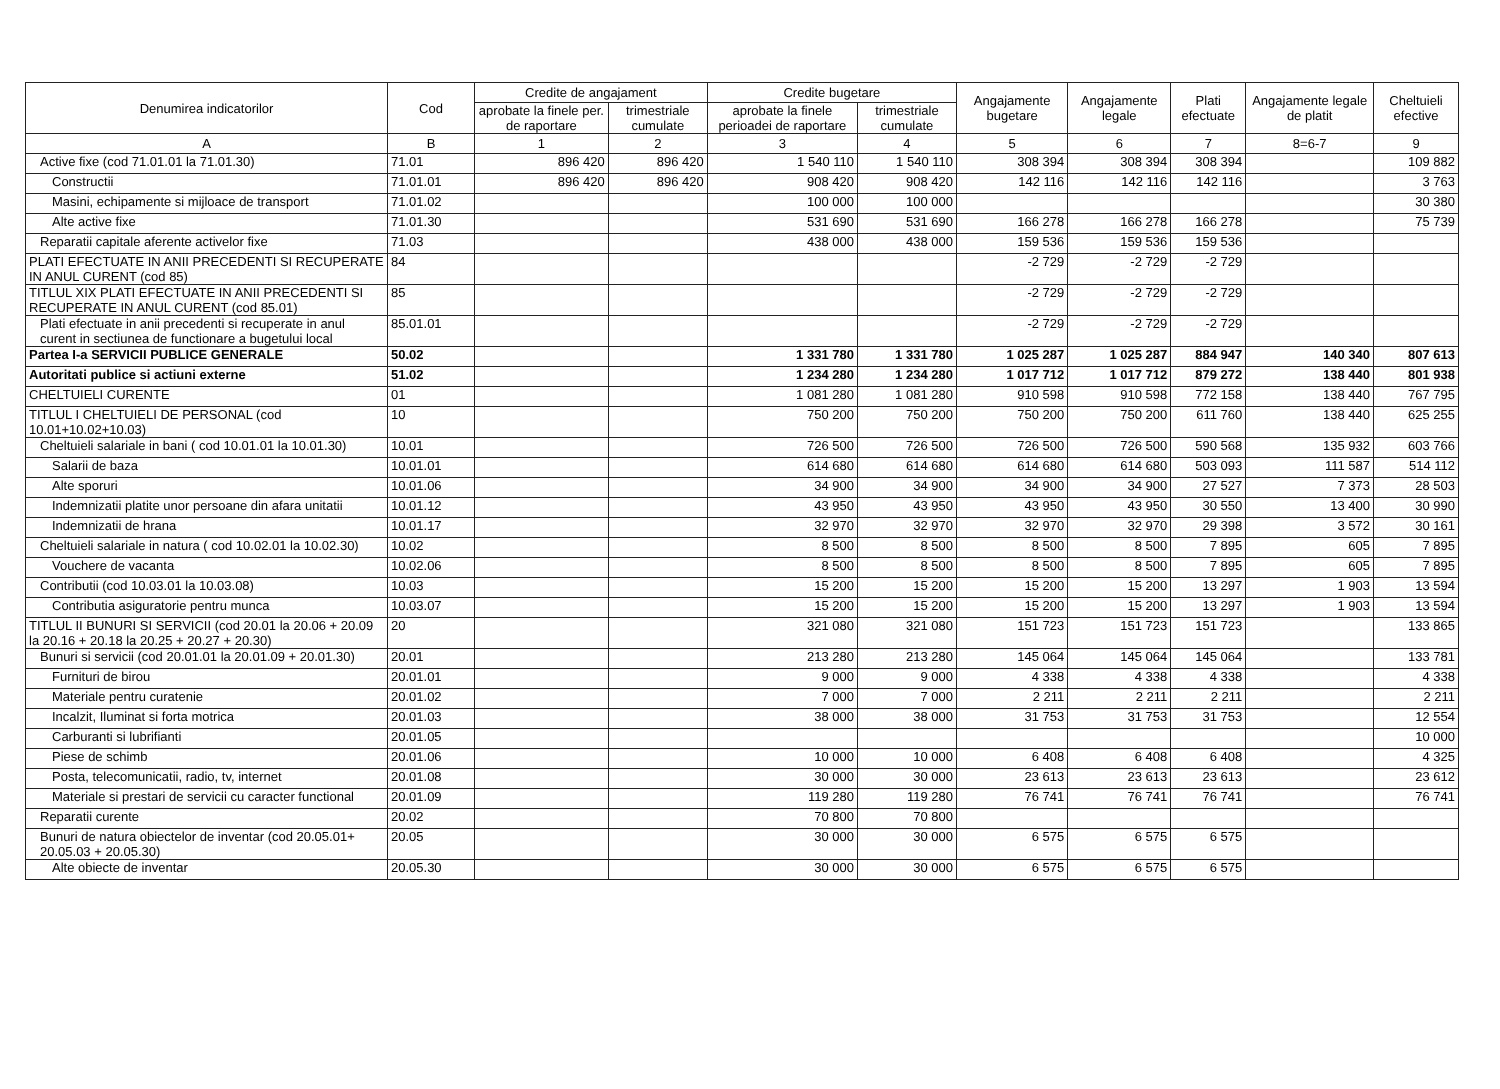| Denumirea indicatorilor | Cod | Credite de angajament | | Credite bugetare | | Angajamente bugetare | Angajamente legale | Plati efectuate | Angajamente legale de platit | Cheltuieli efective |
| --- | --- | --- | --- | --- | --- | --- | --- | --- | --- | --- |
| | | aprobate la finele per. de raportare | trimestriale cumulate | aprobate la finele perioadei de raportare | trimestriale cumulate | | | | | |
| A | B | 1 | 2 | 3 | 4 | 5 | 6 | 7 | 8=6-7 | 9 |
| Active fixe (cod 71.01.01 la 71.01.30) | 71.01 | 896 420 | 896 420 | 1 540 110 | 1 540 110 | 308 394 | 308 394 | 308 394 | | 109 882 |
| Constructii | 71.01.01 | 896 420 | 896 420 | 908 420 | 908 420 | 142 116 | 142 116 | 142 116 | | 3 763 |
| Masini, echipamente si mijloace de transport | 71.01.02 | | | 100 000 | 100 000 | | | | | 30 380 |
| Alte active fixe | 71.01.30 | | | 531 690 | 531 690 | 166 278 | 166 278 | 166 278 | | 75 739 |
| Reparatii capitale aferente activelor fixe | 71.03 | | | 438 000 | 438 000 | 159 536 | 159 536 | 159 536 | | |
| PLATI EFECTUATE IN ANII PRECEDENTI SI RECUPERATE IN ANUL CURENT (cod 85) | 84 | | | | | -2 729 | -2 729 | -2 729 | | |
| TITLUL XIX PLATI EFECTUATE IN ANII PRECEDENTI SI RECUPERATE IN ANUL CURENT (cod 85.01) | 85 | | | | | -2 729 | -2 729 | -2 729 | | |
| Plati efectuate in anii precedenti si recuperate in anul curent in sectiunea de functionare a bugetului local | 85.01.01 | | | | | -2 729 | -2 729 | -2 729 | | |
| Partea I-a SERVICII PUBLICE GENERALE | 50.02 | | | 1 331 780 | 1 331 780 | 1 025 287 | 1 025 287 | 884 947 | 140 340 | 807 613 |
| Autoritati publice si actiuni externe | 51.02 | | | 1 234 280 | 1 234 280 | 1 017 712 | 1 017 712 | 879 272 | 138 440 | 801 938 |
| CHELTUIELI CURENTE | 01 | | | 1 081 280 | 1 081 280 | 910 598 | 910 598 | 772 158 | 138 440 | 767 795 |
| TITLUL I CHELTUIELI DE PERSONAL (cod 10.01+10.02+10.03) | 10 | | | 750 200 | 750 200 | 750 200 | 750 200 | 611 760 | 138 440 | 625 255 |
| Cheltuieli salariale in bani ( cod 10.01.01 la 10.01.30) | 10.01 | | | 726 500 | 726 500 | 726 500 | 726 500 | 590 568 | 135 932 | 603 766 |
| Salarii de baza | 10.01.01 | | | 614 680 | 614 680 | 614 680 | 614 680 | 503 093 | 111 587 | 514 112 |
| Alte sporuri | 10.01.06 | | | 34 900 | 34 900 | 34 900 | 34 900 | 27 527 | 7 373 | 28 503 |
| Indemnizatii platite unor persoane din afara unitatii | 10.01.12 | | | 43 950 | 43 950 | 43 950 | 43 950 | 30 550 | 13 400 | 30 990 |
| Indemnizatii de hrana | 10.01.17 | | | 32 970 | 32 970 | 32 970 | 32 970 | 29 398 | 3 572 | 30 161 |
| Cheltuieli salariale in natura ( cod 10.02.01 la 10.02.30) | 10.02 | | | 8 500 | 8 500 | 8 500 | 8 500 | 7 895 | 605 | 7 895 |
| Vouchere de vacanta | 10.02.06 | | | 8 500 | 8 500 | 8 500 | 8 500 | 7 895 | 605 | 7 895 |
| Contributii (cod 10.03.01 la 10.03.08) | 10.03 | | | 15 200 | 15 200 | 15 200 | 15 200 | 13 297 | 1 903 | 13 594 |
| Contributia asiguratorie pentru munca | 10.03.07 | | | 15 200 | 15 200 | 15 200 | 15 200 | 13 297 | 1 903 | 13 594 |
| TITLUL II BUNURI SI SERVICII (cod 20.01 la 20.06 + 20.09 la 20.16 + 20.18 la 20.25 + 20.27 + 20.30) | 20 | | | 321 080 | 321 080 | 151 723 | 151 723 | 151 723 | | 133 865 |
| Bunuri si servicii (cod 20.01.01 la 20.01.09 + 20.01.30) | 20.01 | | | 213 280 | 213 280 | 145 064 | 145 064 | 145 064 | | 133 781 |
| Furnituri de birou | 20.01.01 | | | 9 000 | 9 000 | 4 338 | 4 338 | 4 338 | | 4 338 |
| Materiale pentru curatenie | 20.01.02 | | | 7 000 | 7 000 | 2 211 | 2 211 | 2 211 | | 2 211 |
| Incalzit, Iluminat si forta motrica | 20.01.03 | | | 38 000 | 38 000 | 31 753 | 31 753 | 31 753 | | 12 554 |
| Carburanti si lubrifianti | 20.01.05 | | | | | | | | | 10 000 |
| Piese de schimb | 20.01.06 | | | 10 000 | 10 000 | 6 408 | 6 408 | 6 408 | | 4 325 |
| Posta, telecomunicatii, radio, tv, internet | 20.01.08 | | | 30 000 | 30 000 | 23 613 | 23 613 | 23 613 | | 23 612 |
| Materiale si prestari de servicii cu caracter functional | 20.01.09 | | | 119 280 | 119 280 | 76 741 | 76 741 | 76 741 | | 76 741 |
| Reparatii curente | 20.02 | | | 70 800 | 70 800 | | | | | |
| Bunuri de natura obiectelor de inventar (cod 20.05.01+ 20.05.03 + 20.05.30) | 20.05 | | | 30 000 | 30 000 | 6 575 | 6 575 | 6 575 | | |
| Alte obiecte de inventar | 20.05.30 | | | 30 000 | 30 000 | 6 575 | 6 575 | 6 575 | | |